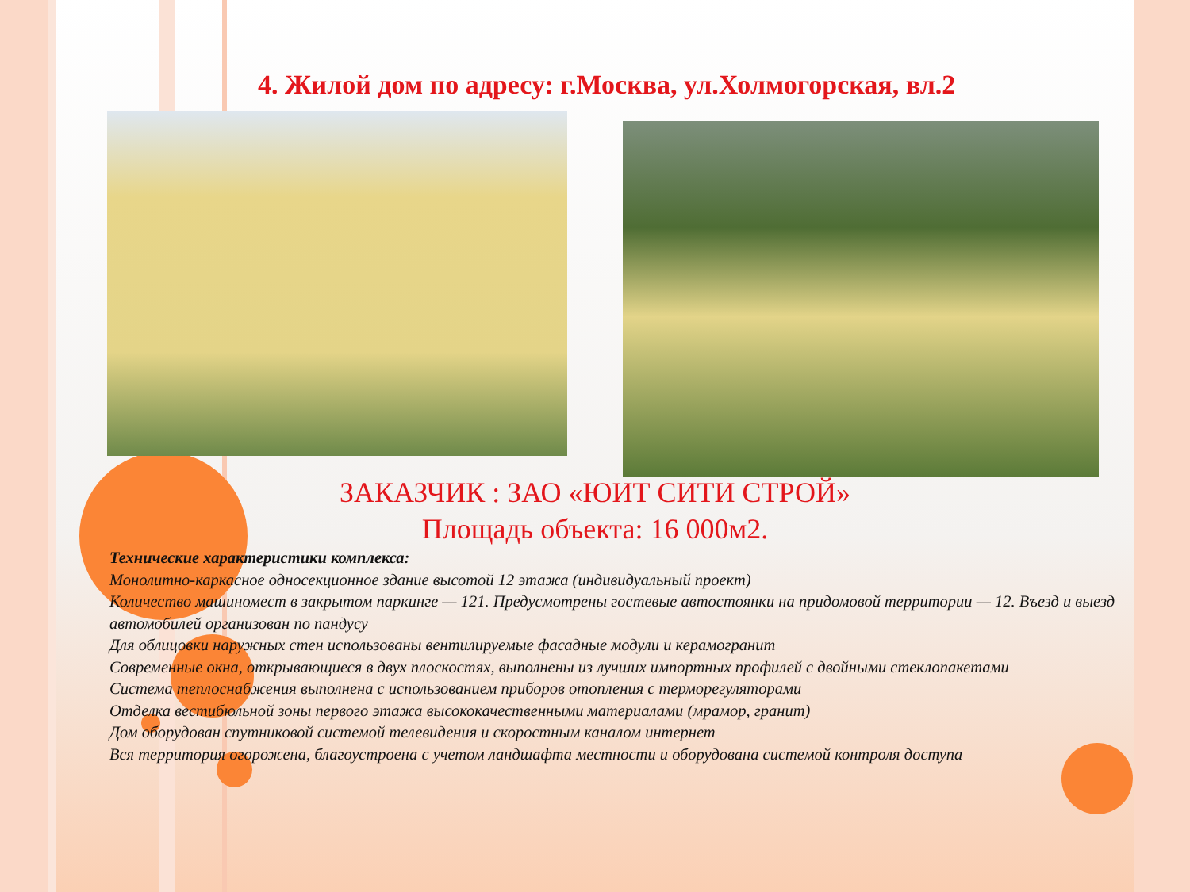4. Жилой дом по адресу: г.Москва, ул.Холмогорская, вл.2
ЗАКАЗЧИК : ЗАО «ЮИТ СИТИ СТРОЙ»
Площадь объекта: 16 000м2.
Технические характеристики комплекса:
Монолитно-каркасное односекционное здание высотой 12 этажа (индивидуальный проект)
Количество машиномест в закрытом паркинге — 121. Предусмотрены гостевые автостоянки на придомовой территории — 12. Въезд и выезд автомобилей организован по пандусу
Для облицовки наружных стен использованы вентилируемые фасадные модули и керамогранит
Современные окна, открывающиеся в двух плоскостях, выполнены из лучших импортных профилей с двойными стеклопакетами
Система теплоснабжения выполнена с использованием приборов отопления с терморегуляторами
Отделка вестибюльной зоны первого этажа высококачественными материалами (мрамор, гранит)
Дом оборудован спутниковой системой телевидения и скоростным каналом интернет
Вся территория огорожена, благоустроена с учетом ландшафта местности и оборудована системой контроля доступа